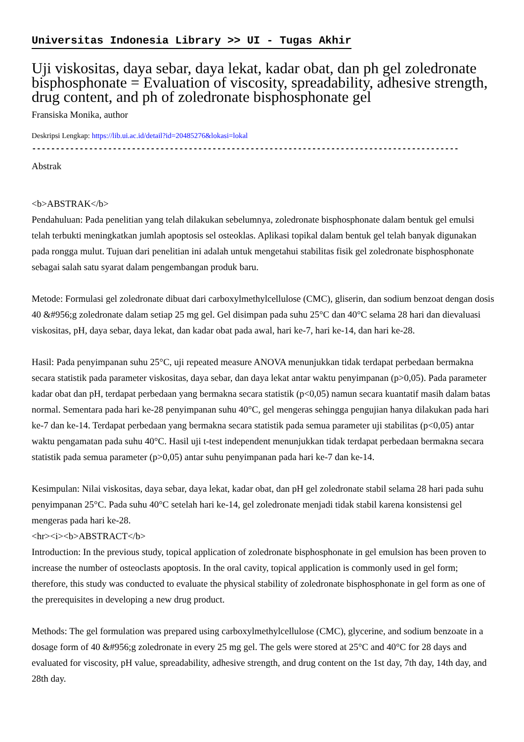Universitas Indonesia Library >> UI - Tugas Akhir
Uji viskositas, daya sebar, daya lekat, kadar obat, dan ph gel zoledronate bisphosphonate = Evaluation of viscosity, spreadability, adhesive strength, drug content, and ph of zoledronate bisphosphonate gel
Fransiska Monika, author
Deskripsi Lengkap: https://lib.ui.ac.id/detail?id=20485276&lokasi=lokal
------------------------------------------------------------------------------------------
Abstrak
<b>ABSTRAK</b>
Pendahuluan: Pada penelitian yang telah dilakukan sebelumnya, zoledronate bisphosphonate dalam bentuk gel emulsi telah terbukti meningkatkan jumlah apoptosis sel osteoklas. Aplikasi topikal dalam bentuk gel telah banyak digunakan pada rongga mulut. Tujuan dari penelitian ini adalah untuk mengetahui stabilitas fisik gel zoledronate bisphosphonate sebagai salah satu syarat dalam pengembangan produk baru.
Metode: Formulasi gel zoledronate dibuat dari carboxylmethylcellulose (CMC), gliserin, dan sodium benzoat dengan dosis 40 &#956;g zoledronate dalam setiap 25 mg gel. Gel disimpan pada suhu 25°C dan 40°C selama 28 hari dan dievaluasi viskositas, pH, daya sebar, daya lekat, dan kadar obat pada awal, hari ke-7, hari ke-14, dan hari ke-28.
Hasil: Pada penyimpanan suhu 25°C, uji repeated measure ANOVA menunjukkan tidak terdapat perbedaan bermakna secara statistik pada parameter viskositas, daya sebar, dan daya lekat antar waktu penyimpanan (p>0,05). Pada parameter kadar obat dan pH, terdapat perbedaan yang bermakna secara statistik (p<0,05) namun secara kuantatif masih dalam batas normal. Sementara pada hari ke-28 penyimpanan suhu 40°C, gel mengeras sehingga pengujian hanya dilakukan pada hari ke-7 dan ke-14. Terdapat perbedaan yang bermakna secara statistik pada semua parameter uji stabilitas (p<0,05) antar waktu pengamatan pada suhu 40°C. Hasil uji t-test independent menunjukkan tidak terdapat perbedaan bermakna secara statistik pada semua parameter (p>0,05) antar suhu penyimpanan pada hari ke-7 dan ke-14.
Kesimpulan: Nilai viskositas, daya sebar, daya lekat, kadar obat, dan pH gel zoledronate stabil selama 28 hari pada suhu penyimpanan 25°C. Pada suhu 40°C setelah hari ke-14, gel zoledronate menjadi tidak stabil karena konsistensi gel mengeras pada hari ke-28.
<hr><i><b>ABSTRACT</b>
Introduction: In the previous study, topical application of zoledronate bisphosphonate in gel emulsion has been proven to increase the number of osteoclasts apoptosis. In the oral cavity, topical application is commonly used in gel form; therefore, this study was conducted to evaluate the physical stability of zoledronate bisphosphonate in gel form as one of the prerequisites in developing a new drug product.
Methods: The gel formulation was prepared using carboxylmethylcellulose (CMC), glycerine, and sodium benzoate in a dosage form of 40 &#956;g zoledronate in every 25 mg gel. The gels were stored at 25°C and 40°C for 28 days and evaluated for viscosity, pH value, spreadability, adhesive strength, and drug content on the 1st day, 7th day, 14th day, and 28th day.